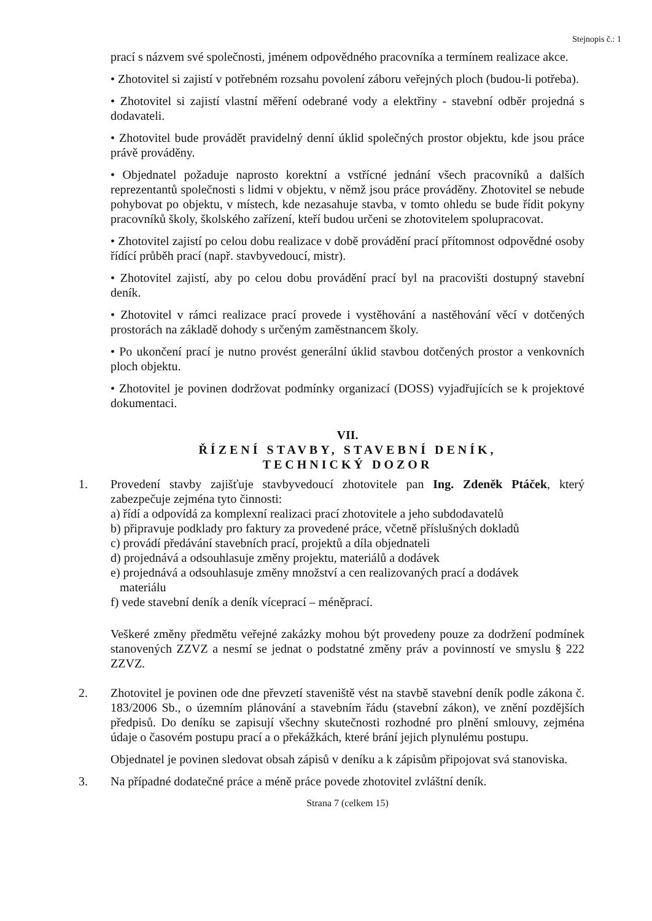Stejnopis č.: 1
prací s názvem své společnosti, jménem odpovědného pracovníka a termínem realizace akce.
• Zhotovitel si zajistí v potřebném rozsahu povolení záboru veřejných ploch (budou-li potřeba).
• Zhotovitel si zajistí vlastní měření odebrané vody a elektřiny - stavební odběr projedná s dodavateli.
• Zhotovitel bude provádět pravidelný denní úklid společných prostor objektu, kde jsou práce právě prováděny.
• Objednatel požaduje naprosto korektní a vstřícné jednání všech pracovníků a dalších reprezentantů společnosti s lidmi v objektu, v němž jsou práce prováděny. Zhotovitel se nebude pohybovat po objektu, v místech, kde nezasahuje stavba, v tomto ohledu se bude řídit pokyny pracovníků školy, školského zařízení, kteří budou určeni se zhotovitelem spolupracovat.
• Zhotovitel zajistí po celou dobu realizace v době provádění prací přítomnost odpovědné osoby řídící průběh prací (např. stavbyvedoucí, mistr).
• Zhotovitel zajistí, aby po celou dobu provádění prací byl na pracovišti dostupný stavební deník.
• Zhotovitel v rámci realizace prací provede i vystěhování a nastěhování věcí v dotčených prostorách na základě dohody s určeným zaměstnancem školy.
• Po ukončení prací je nutno provést generální úklid stavbou dotčených prostor a venkovních ploch objektu.
• Zhotovitel je povinen dodržovat podmínky organizací (DOSS) vyjadřujících se k projektové dokumentaci.
VII.
ŘÍZENÍ STAVBY, STAVEBNÍ DENÍK,
TECHNICKÝ DOZOR
1. Provedení stavby zajišťuje stavbyvedoucí zhotovitele pan Ing. Zdeněk Ptáček, který zabezpečuje zejména tyto činnosti:
a) řídí a odpovídá za komplexní realizaci prací zhotovitele a jeho subdodavatelů
b) připravuje podklady pro faktury za provedené práce, včetně příslušných dokladů
c) provádí předávání stavebních prací, projektů a díla objednateli
d) projednává a odsouhlasuje změny projektu, materiálů a dodávek
e) projednává a odsouhlasuje změny množství a cen realizovaných prací a dodávek
materiálu
f) vede stavební deník a deník víceprací – méněprací.
Veškeré změny předmětu veřejné zakázky mohou být provedeny pouze za dodržení podmínek stanovených ZZVZ a nesmí se jednat o podstatné změny práv a povinností ve smyslu § 222 ZZVZ.
2. Zhotovitel je povinen ode dne převzetí staveniště vést na stavbě stavební deník podle zákona č. 183/2006 Sb., o územním plánování a stavebním řádu (stavební zákon), ve znění pozdějších předpisů. Do deníku se zapisují všechny skutečnosti rozhodné pro plnění smlouvy, zejména údaje o časovém postupu prací a o překážkách, které brání jejich plynulému postupu.
Objednatel je povinen sledovat obsah zápisů v deníku a k zápisům připojovat svá stanoviska.
3. Na případné dodatečné práce a méně práce povede zhotovitel zvláštní deník.
Strana 7 (celkem 15)